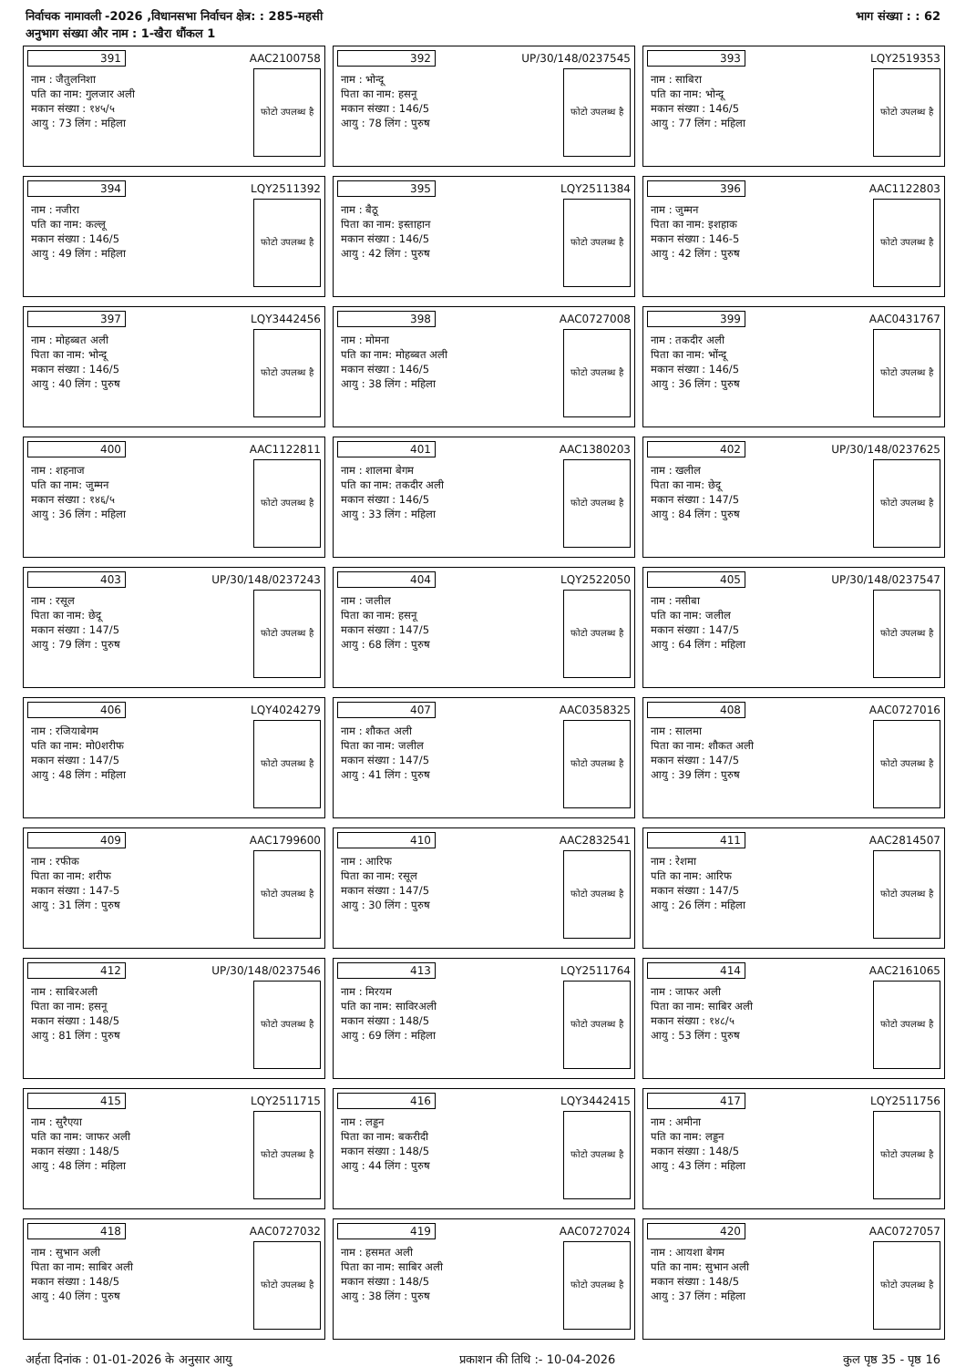निर्वाचक नामावली -2026 ,विधानसभा निर्वाचन क्षेत्र: : 285-महसी भाग संख्या : : 62
अनुभाग संख्या और नाम : 1-खैरा धौंकल 1
391 AAC2100758
नाम : जैतुलनिशा
पति का नाम: गुलजार अली
मकान संख्या : १४५/५
आयु : 73 लिंग : महिला
फोटो उपलब्ध है
392 UP/30/148/0237545
नाम : भोन्दू
पिता का नाम: हसनू
मकान संख्या : 146/5
आयु : 78 लिंग : पुरुष
फोटो उपलब्ध है
393 LQY2519353
नाम : साबिरा
पति का नाम: भोन्दू
मकान संख्या : 146/5
आयु : 77 लिंग : महिला
फोटो उपलब्ध है
394 LQY2511392
नाम : नजीरा
पति का नाम: कल्लू
मकान संख्या : 146/5
आयु : 49 लिंग : महिला
फोटो उपलब्ध है
395 LQY2511384
नाम : बैठू
पिता का नाम: इस्ताहान
मकान संख्या : 146/5
आयु : 42 लिंग : पुरुष
फोटो उपलब्ध है
396 AAC1122803
नाम : जुम्मन
पिता का नाम: इशहाक
मकान संख्या : 146-5
आयु : 42 लिंग : पुरुष
फोटो उपलब्ध है
397 LQY3442456
नाम : मोहब्बत अली
पिता का नाम: भोन्दू
मकान संख्या : 146/5
आयु : 40 लिंग : पुरुष
फोटो उपलब्ध है
398 AAC0727008
नाम : मोमना
पति का नाम: मोहब्बत अली
मकान संख्या : 146/5
आयु : 38 लिंग : महिला
फोटो उपलब्ध है
399 AAC0431767
नाम : तकदीर अली
पिता का नाम: भोंन्दू
मकान संख्या : 146/5
आयु : 36 लिंग : पुरुष
फोटो उपलब्ध है
400 AAC1122811
नाम : शहनाज
पति का नाम: जुम्मन
मकान संख्या : १४६/५
आयु : 36 लिंग : महिला
फोटो उपलब्ध है
401 AAC1380203
नाम : शालमा बेगम
पति का नाम: तकदीर अली
मकान संख्या : 146/5
आयु : 33 लिंग : महिला
फोटो उपलब्ध है
402 UP/30/148/0237625
नाम : खलील
पिता का नाम: छेदू
मकान संख्या : 147/5
आयु : 84 लिंग : पुरुष
फोटो उपलब्ध है
403 UP/30/148/0237243
नाम : रसूल
पिता का नाम: छेदू
मकान संख्या : 147/5
आयु : 79 लिंग : पुरुष
फोटो उपलब्ध है
404 LQY2522050
नाम : जलील
पिता का नाम: हसनू
मकान संख्या : 147/5
आयु : 68 लिंग : पुरुष
फोटो उपलब्ध है
405 UP/30/148/0237547
नाम : नसीबा
पति का नाम: जलील
मकान संख्या : 147/5
आयु : 64 लिंग : महिला
फोटो उपलब्ध है
406 LQY4024279
नाम : रजियाबेगम
पति का नाम: मो0शरीफ
मकान संख्या : 147/5
आयु : 48 लिंग : महिला
फोटो उपलब्ध है
407 AAC0358325
नाम : शौकत अली
पिता का नाम: जलील
मकान संख्या : 147/5
आयु : 41 लिंग : पुरुष
फोटो उपलब्ध है
408 AAC0727016
नाम : सालमा
पिता का नाम: शौकत अली
मकान संख्या : 147/5
आयु : 39 लिंग : पुरुष
फोटो उपलब्ध है
409 AAC1799600
नाम : रफीक
पिता का नाम: शरीफ
मकान संख्या : 147-5
आयु : 31 लिंग : पुरुष
फोटो उपलब्ध है
410 AAC2832541
नाम : आरिफ
पिता का नाम: रसूल
मकान संख्या : 147/5
आयु : 30 लिंग : पुरुष
फोटो उपलब्ध है
411 AAC2814507
नाम : रेशमा
पति का नाम: आरिफ
मकान संख्या : 147/5
आयु : 26 लिंग : महिला
फोटो उपलब्ध है
412 UP/30/148/0237546
नाम : साबिरअली
पिता का नाम: हसनू
मकान संख्या : 148/5
आयु : 81 लिंग : पुरुष
फोटो उपलब्ध है
413 LQY2511764
नाम : मिरयम
पति का नाम: साविरअली
मकान संख्या : 148/5
आयु : 69 लिंग : महिला
फोटो उपलब्ध है
414 AAC2161065
नाम : जाफर अली
पिता का नाम: साबिर अली
मकान संख्या : १४८/५
आयु : 53 लिंग : पुरुष
फोटो उपलब्ध है
415 LQY2511715
नाम : सुरैएया
पति का नाम: जाफर अली
मकान संख्या : 148/5
आयु : 48 लिंग : महिला
फोटो उपलब्ध है
416 LQY3442415
नाम : लड्डन
पिता का नाम: बकरीदी
मकान संख्या : 148/5
आयु : 44 लिंग : पुरुष
फोटो उपलब्ध है
417 LQY2511756
नाम : अमीना
पति का नाम: लड्डन
मकान संख्या : 148/5
आयु : 43 लिंग : महिला
फोटो उपलब्ध है
418 AAC0727032
नाम : सुभान अली
पिता का नाम: साबिर अली
मकान संख्या : 148/5
आयु : 40 लिंग : पुरुष
फोटो उपलब्ध है
419 AAC0727024
नाम : हसमत अली
पिता का नाम: साबिर अली
मकान संख्या : 148/5
आयु : 38 लिंग : पुरुष
फोटो उपलब्ध है
420 AAC0727057
नाम : आयशा बेगम
पति का नाम: सुभान अली
मकान संख्या : 148/5
आयु : 37 लिंग : महिला
फोटो उपलब्ध है
अर्हता दिनांक : 01-01-2026 के अनुसार आयु प्रकाशन की तिथि :- 10-04-2026 कुल पृष्ठ 35 - पृष्ठ 16